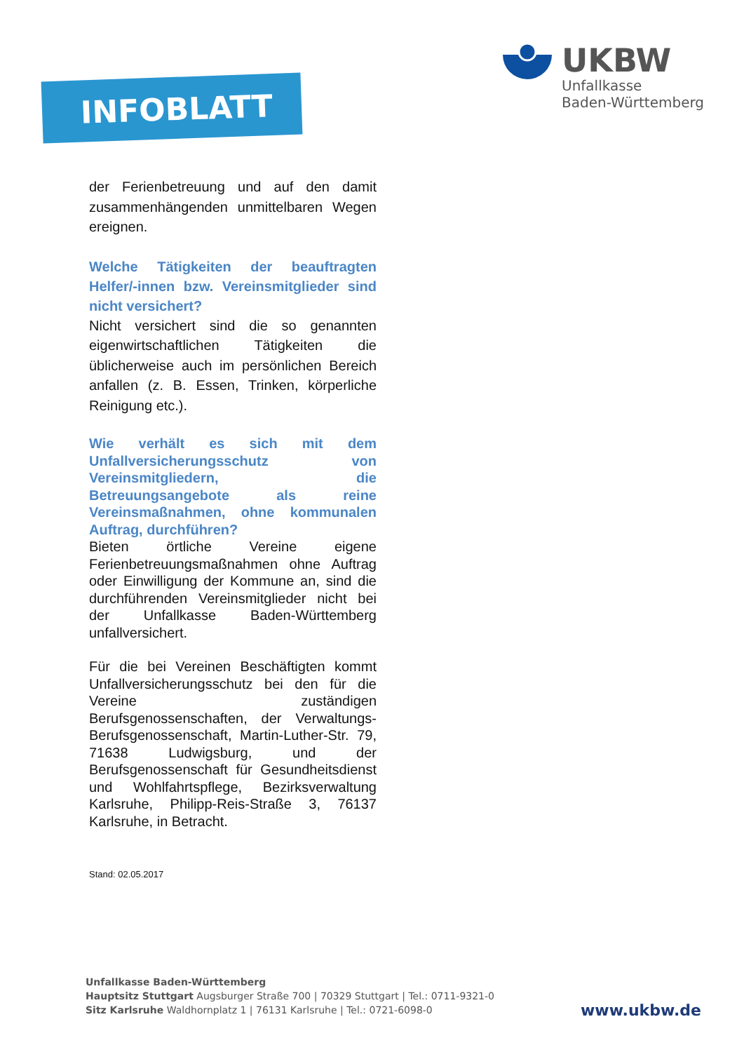INFOBLATT
UKBW
Unfallkasse
Baden-Württemberg
der Ferienbetreuung und auf den damit zusammenhängenden unmittelbaren Wegen ereignen.
Welche Tätigkeiten der beauftragten Helfer/-innen bzw. Vereinsmitglieder sind nicht versichert?
Nicht versichert sind die so genannten eigenwirtschaftlichen Tätigkeiten die üblicherweise auch im persönlichen Bereich anfallen (z. B. Essen, Trinken, körperliche Reinigung etc.).
Wie verhält es sich mit dem Unfallversicherungsschutz von Vereinsmitgliedern, die Betreuungsangebote als reine Vereinsmaßnahmen, ohne kommunalen Auftrag, durchführen?
Bieten örtliche Vereine eigene Ferienbetreuungsmaßnahmen ohne Auftrag oder Einwilligung der Kommune an, sind die durchführenden Vereinsmitglieder nicht bei der Unfallkasse Baden-Württemberg unfallversichert.
Für die bei Vereinen Beschäftigten kommt Unfallversicherungsschutz bei den für die Vereine zuständigen Berufsgenossenschaften, der Verwaltungs-Berufsgenossenschaft, Martin-Luther-Str. 79, 71638 Ludwigsburg, und der Berufsgenossenschaft für Gesundheitsdienst und Wohlfahrtspflege, Bezirksverwaltung Karlsruhe, Philipp-Reis-Straße 3, 76137 Karlsruhe, in Betracht.
Stand: 02.05.2017
Unfallkasse Baden-Württemberg
Hauptsitz Stuttgart Augsburger Straße 700 | 70329 Stuttgart | Tel.: 0711-9321-0
Sitz Karlsruhe Waldhornplatz 1 | 76131 Karlsruhe | Tel.: 0721-6098-0
www.ukbw.de